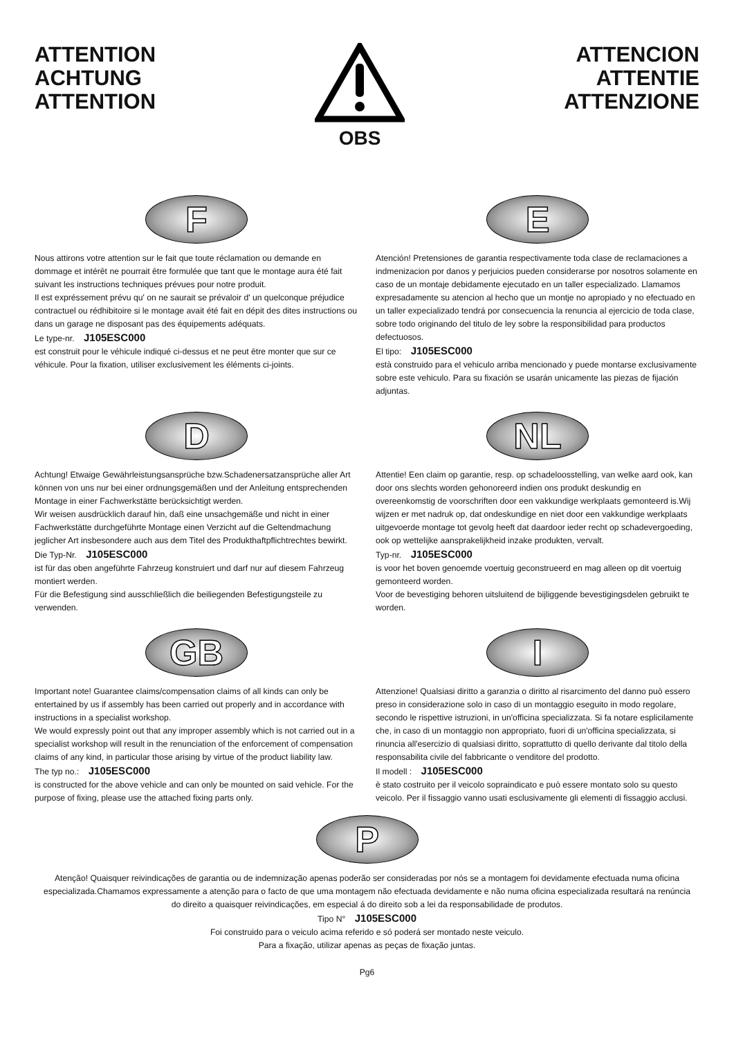ATTENTION
ACHTUNG
ATTENTION
OBS
ATTENCION
ATTENTIE
ATTENZIONE
F
Nous attirons votre attention sur le fait que toute réclamation ou demande en dommage et intérêt ne pourrait être formulée que tant que le montage aura été fait suivant les instructions techniques prévues pour notre produit.
Il est expréssement prévu qu' on ne saurait se prévaloir d' un quelconque préjudice contractuel ou rédhibitoire si le montage avait été fait en dépit des dites instructions ou dans un garage ne disposant pas des équipements adéquats.
Le type-nr. J105ESC000
est construit pour le véhicule indiqué ci-dessus et ne peut être monter que sur ce véhicule. Pour la fixation, utiliser exclusivement les éléments ci-joints.
E
Atención! Pretensiones de garantia respectivamente toda clase de reclamaciones a indmenizacion por danos y perjuicios pueden considerarse por nosotros solamente en caso de un montaje debidamente ejecutado en un taller especializado. Llamamos expresadamente su atencion al hecho que un montje no apropiado y no efectuado en un taller expecializado tendrá por consecuencia la renuncia al ejercicio de toda clase, sobre todo originando del titulo de ley sobre la responsibilidad para productos defectuosos.
El tipo: J105ESC000
està construido para el vehiculo arriba mencionado y puede montarse exclusivamente sobre este vehiculo. Para su fixación se usarán unicamente las piezas de fijación adjuntas.
D
Achtung! Etwaige Gewährleistungsansprüche bzw.Schadenersatzansprüche aller Art können von uns nur bei einer ordnungsgemäßen und der Anleitung entsprechenden Montage in einer Fachwerkstätte berücksichtigt werden.
Wir weisen ausdrücklich darauf hin, daß eine unsachgemäße und nicht in einer Fachwerkstätte durchgeführte Montage einen Verzicht auf die Geltendmachung jeglicher Art insbesondere auch aus dem Titel des Produkthaftpflichtrechtes bewirkt.
Die Typ-Nr. J105ESC000
ist für das oben angeführte Fahrzeug konstruiert und darf nur auf diesem Fahrzeug montiert werden.
Für die Befestigung sind ausschließlich die beiliegenden Befestigungsteile zu verwenden.
NL
Attentie! Een claim op garantie, resp. op schadeloosstelling, van welke aard ook, kan door ons slechts worden gehonoreerd indien ons produkt deskundig en overeenkomstig de voorschriften door een vakkundige werkplaats gemonteerd is.Wij wijzen er met nadruk op, dat ondeskundige en niet door een vakkundige werkplaats uitgevoerde montage tot gevolg heeft dat daardoor ieder recht op schadevergoeding, ook op wettelijke aansprakelijkheid inzake produkten, vervalt.
Typ-nr. J105ESC000
is voor het boven genoemde voertuig geconstrueerd en mag alleen op dit voertuig gemonteerd worden.
Voor de bevestiging behoren uitsluitend de bijliggende bevestigingsdelen gebruikt te worden.
GB
Important note! Guarantee claims/compensation claims of all kinds can only be entertained by us if assembly has been carried out properly and in accordance with instructions in a specialist workshop.
We would expressly point out that any improper assembly which is not carried out in a specialist workshop will result in the renunciation of the enforcement of compensation claims of any kind, in particular those arising by virtue of the product liability law.
The typ no.: J105ESC000
is constructed for the above vehicle and can only be mounted on said vehicle. For the purpose of fixing, please use the attached fixing parts only.
I
Attenzione! Qualsiasi diritto a garanzia o diritto al risarcimento del danno può essero preso in considerazione solo in caso di un montaggio eseguito in modo regolare, secondo le rispettive istruzioni, in un'officina specializzata. Si fa notare esplicilamente che, in caso di un montaggio non appropriato, fuori di un'officina specializzata, si rinuncia all'esercizio di qualsiasi diritto, soprattutto di quello derivante dal titolo della responsabilita civile del fabbricante o venditore del prodotto.
Il modell : J105ESC000
è stato costruito per il veicolo sopraindicato e può essere montato solo su questo veicolo. Per il fissaggio vanno usati esclusivamente gli elementi di fissaggio acclusi.
P
Atenção! Quaisquer reivindicações de garantia ou de indemnização apenas poderão ser consideradas por nós se a montagem foi devidamente efectuada numa oficina especializada.Chamamos expressamente a atenção para o facto de que uma montagem não efectuada devidamente e não numa oficina especializada resultará na renúncia do direito a quaisquer reivindicações, em especial á do direito sob a lei da responsabilidade de produtos.
Tipo N° J105ESC000
Foi construido para o veiculo acima referido e só poderá ser montado neste veiculo.
Para a fixação, utilizar apenas as peças de fixação juntas.
Pg6